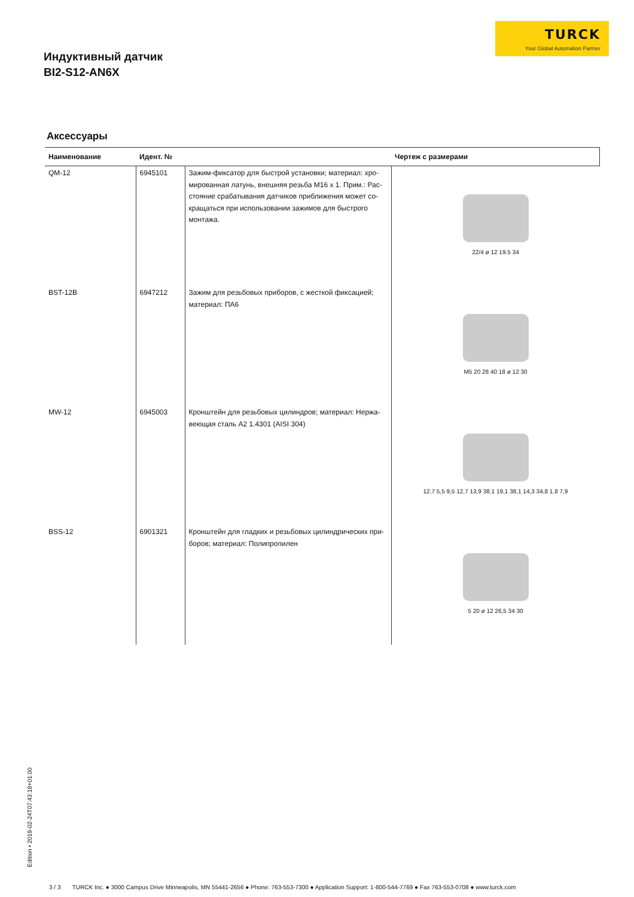TURCK
Your Global Automation Partner
Индуктивный датчик
BI2-S12-AN6X
Аксессуары
| Наименование | Идент. № | | Чертеж с размерами |
| --- | --- | --- | --- |
| QM-12 | 6945101 | Зажим-фиксатор для быстрой установки; материал: хро­мированная латунь, внешняя резьба M16 x 1. Прим.: Рас­стояние срабатывания датчиков приближения может со­кращаться при использовании зажимов для быстрого монтажа. | 22/4 ø 12 19.5 34 |
| BST-12B | 6947212 | Зажим для резьбовых приборов, с жесткой фиксацией; материал: ПА6 | M5 20 28 40 18 ø 12 30 |
| MW-12 | 6945003 | Кронштейн для резьбовых цилиндров; материал: Нержа­веющая сталь A2 1.4301 (AISI 304) | 12,7 5,5 9,5 12,7 13,9 38,1 19,1 38,1 14,3 34,8 1,8 7,9 |
| BSS-12 | 6901321 | Кронштейн для гладких и резьбовых цилиндрических при­боров; материал: Полипропилен | 5 20 ø 12 26,5 34 30 |
Edition • 2019-02-24T07:43:18+01:00
3 / 3 TURCK Inc. ● 3000 Campus Drive Minneapolis, MN 55441-2656 ● Phone: 763-553-7300 ● Application Support: 1-800-544-7769 ● Fax 763-553-0708 ● www.turck.com